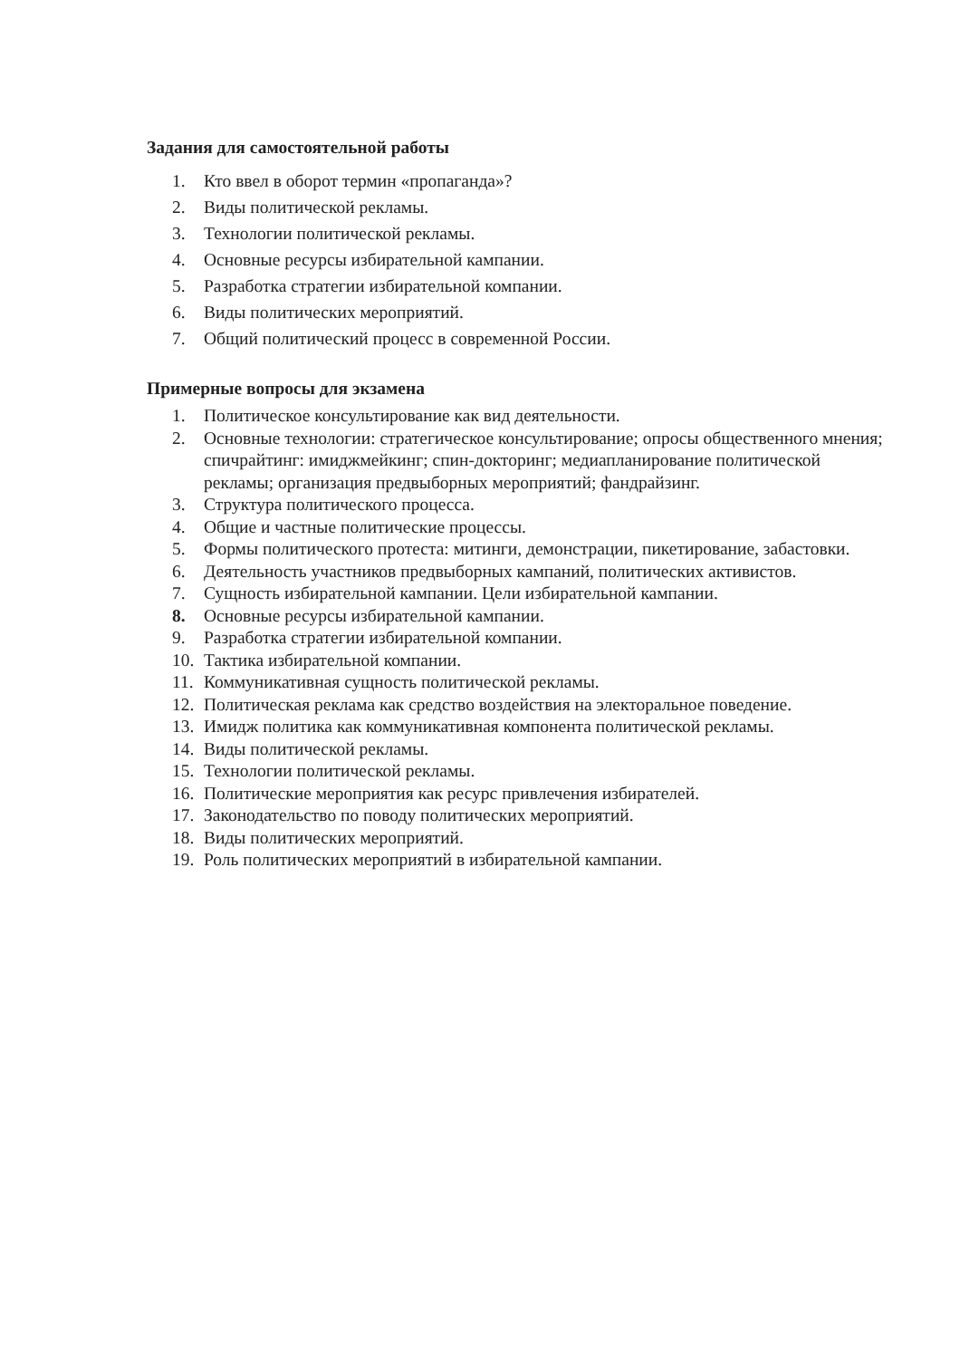Задания для самостоятельной работы
1. Кто ввел в оборот термин «пропаганда»?
2. Виды политической рекламы.
3. Технологии политической рекламы.
4. Основные ресурсы избирательной кампании.
5. Разработка стратегии избирательной компании.
6. Виды политических мероприятий.
7. Общий политический процесс в современной России.
Примерные вопросы для экзамена
1. Политическое консультирование как вид деятельности.
2. Основные технологии: стратегическое консультирование; опросы общественного мнения; спичрайтинг: имиджмейкинг; спин-докторинг; медиапланирование политической рекламы; организация предвыборных мероприятий; фандрайзинг.
3. Структура политического процесса.
4. Общие и частные политические процессы.
5. Формы политического протеста: митинги, демонстрации, пикетирование, забастовки.
6. Деятельность участников предвыборных кампаний, политических активистов.
7. Сущность избирательной кампании. Цели избирательной кампании.
8. Основные ресурсы избирательной кампании.
9. Разработка стратегии избирательной компании.
10. Тактика избирательной компании.
11. Коммуникативная сущность политической рекламы.
12. Политическая реклама как средство воздействия на электоральное поведение.
13. Имидж политика как коммуникативная компонента политической рекламы.
14. Виды политической рекламы.
15. Технологии политической рекламы.
16. Политические мероприятия как ресурс привлечения избирателей.
17. Законодательство по поводу политических мероприятий.
18. Виды политических мероприятий.
19. Роль политических мероприятий в избирательной кампании.